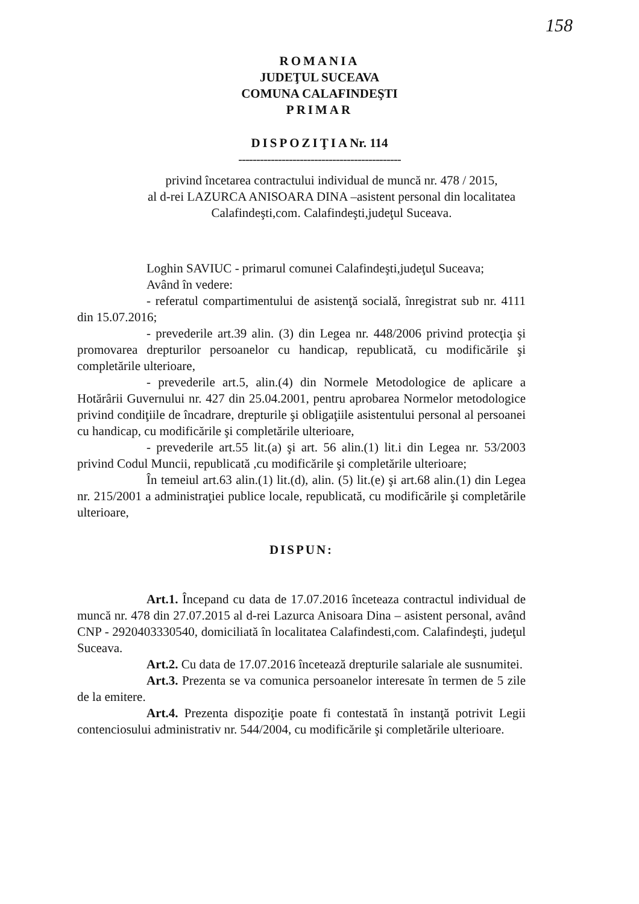158
ROMANIA
JUDEŢUL SUCEAVA
COMUNA CALAFINDEŞTI
PRIMAR
DISPOZIŢIANr. 114
---------------------------------------------
privind încetarea contractului individual de muncă nr. 478 / 2015,
al d-rei LAZURCA ANISOARA DINA –asistent personal din localitatea
Calafindeşti,com. Calafindeşti,judeţul Suceava.
Loghin SAVIUC - primarul comunei Calafindeşti,judeţul Suceava;
Având în vedere:
- referatul compartimentului de asistenţă socială, înregistrat sub nr. 4111 din 15.07.2016;
- prevederile art.39 alin. (3) din Legea nr. 448/2006 privind protecţia şi promovarea drepturilor persoanelor cu handicap, republicată, cu modificările şi completările ulterioare,
- prevederile art.5, alin.(4) din Normele Metodologice de aplicare a Hotărârii Guvernului nr. 427 din 25.04.2001, pentru aprobarea Normelor metodologice privind condiţiile de încadrare, drepturile şi obligaţiile asistentului personal al persoanei cu handicap, cu modificările şi completările ulterioare,
- prevederile art.55 lit.(a) şi art. 56 alin.(1) lit.i din Legea nr. 53/2003 privind Codul Muncii, republicată ,cu modificările şi completările ulterioare;
În temeiul art.63 alin.(1) lit.(d), alin. (5) lit.(e) şi art.68 alin.(1) din Legea nr. 215/2001 a administraţiei publice locale, republicată, cu modificările şi completările ulterioare,
DISPUN:
Art.1. Începand cu data de 17.07.2016 înceteaza contractul individual de muncă nr. 478 din 27.07.2015 al d-rei Lazurca Anisoara Dina – asistent personal, având CNP - 2920403330540, domiciliată în localitatea Calafindesti,com. Calafindeşti, judeţul Suceava.
Art.2. Cu data de 17.07.2016 încetează drepturile salariale ale susnumitei.
Art.3. Prezenta se va comunica persoanelor interesate în termen de 5 zile de la emitere.
Art.4. Prezenta dispoziţie poate fi contestată în instanţă potrivit Legii contenciosului administrativ nr. 544/2004, cu modificările şi completările ulterioare.